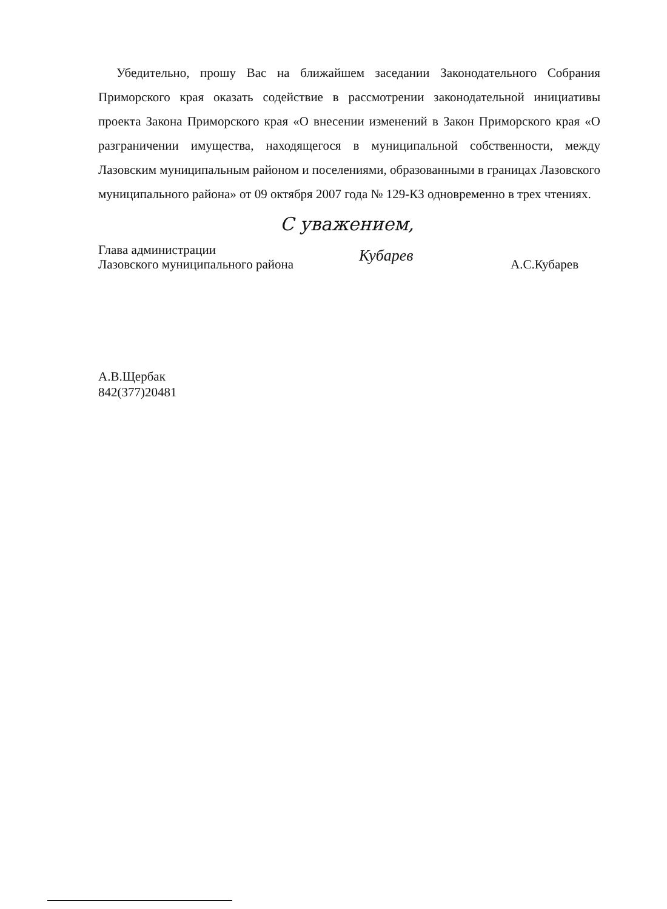Убедительно, прошу Вас на ближайшем заседании Законодательного Собрания Приморского края оказать содействие в рассмотрении законодательной инициативы проекта Закона Приморского края «О внесении изменений в Закон Приморского края «О разграничении имущества, находящегося в муниципальной собственности, между Лазовским муниципальным районом и поселениями, образованными в границах Лазовского муниципального района» от 09 октября 2007 года № 129-КЗ одновременно в трех чтениях.
С уважением,
Глава администрации
Лазовского муниципального района
Кубарев
А.С.Кубарев
А.В.Щербак
842(377)20481